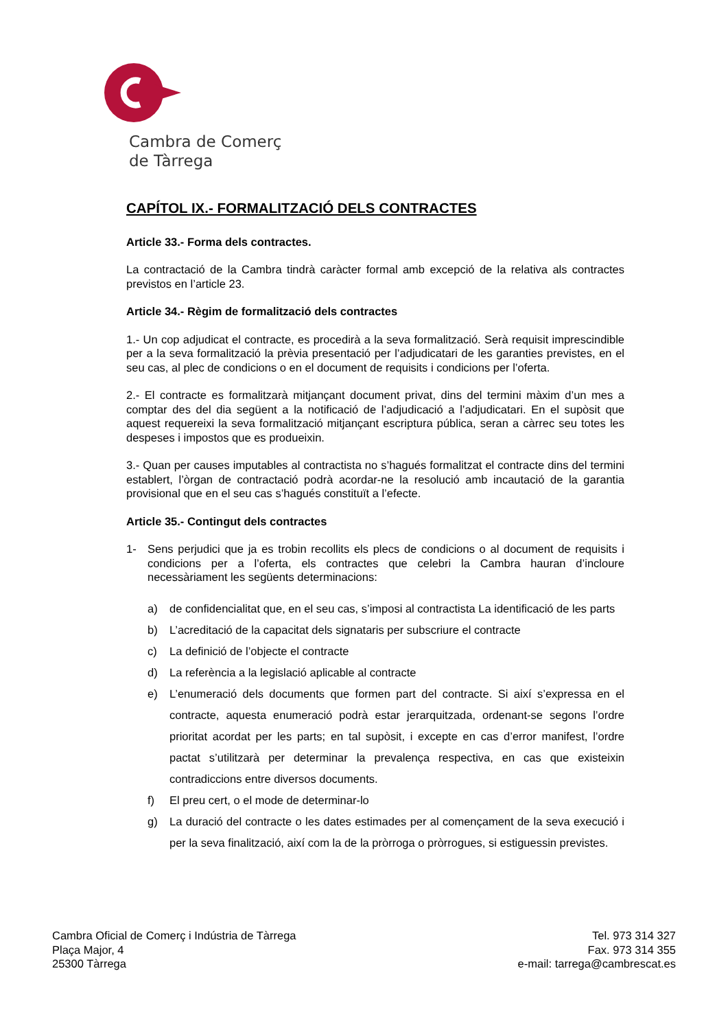Cambra de Comerç
de Tàrrega
CAPÍTOL IX.- FORMALITZACIÓ DELS CONTRACTES
Article 33.- Forma dels contractes.
La contractació de la Cambra tindrà caràcter formal amb excepció de la relativa als contractes previstos en l’article 23.
Article 34.- Règim de formalització dels contractes
1.- Un cop adjudicat el contracte, es procedirà a la seva formalització. Serà requisit imprescindible per a la seva formalització la prèvia presentació per l’adjudicatari de les garanties previstes, en el seu cas, al plec de condicions o en el document de requisits i condicions per l’oferta.
2.- El contracte es formalitzarà mitjançant document privat, dins del termini màxim d’un mes a comptar des del dia següent a la notificació de l’adjudicació a l’adjudicatari. En el supòsit que aquest requereixi la seva formalització mitjançant escriptura pública, seran a càrrec seu totes les despeses i impostos que es produeixin.
3.- Quan per causes imputables al contractista no s’hagués formalitzat el contracte dins del termini establert, l’òrgan de contractació podrà acordar-ne la resolució amb incautació de la garantia provisional que en el seu cas s’hagués constituït a l’efecte.
Article 35.- Contingut dels contractes
1- Sens perjudici que ja es trobin recollits els plecs de condicions o al document de requisits i condicions per a l’oferta, els contractes que celebri la Cambra hauran d’incloure necessàriament les següents determinacions:
a) de confidencialitat que, en el seu cas, s’imposi al contractista La identificació de les parts
b) L’acreditació de la capacitat dels signataris per subscriure el contracte
c) La definició de l’objecte el contracte
d) La referència a la legislació aplicable al contracte
e) L’enumeració dels documents que formen part del contracte. Si així s’expressa en el contracte, aquesta enumeració podrà estar jerarquitzada, ordenant-se segons l’ordre prioritat acordat per les parts; en tal supòsit, i excepte en cas d’error manifest, l’ordre pactat s’utilitzarà per determinar la prevalença respectiva, en cas que existeixin contradiccions entre diversos documents.
f) El preu cert, o el mode de determinar-lo
g) La duració del contracte o les dates estimades per al començament de la seva execució i per la seva finalització, així com la de la pròrroga o pròrrogues, si estiguessin previstes.
Cambra Oficial de Comerç i Indústria de Tàrrega
Plaça Major, 4
25300 Tàrrega
Tel. 973 314 327
Fax. 973 314 355
e-mail: tarrega@cambrescat.es